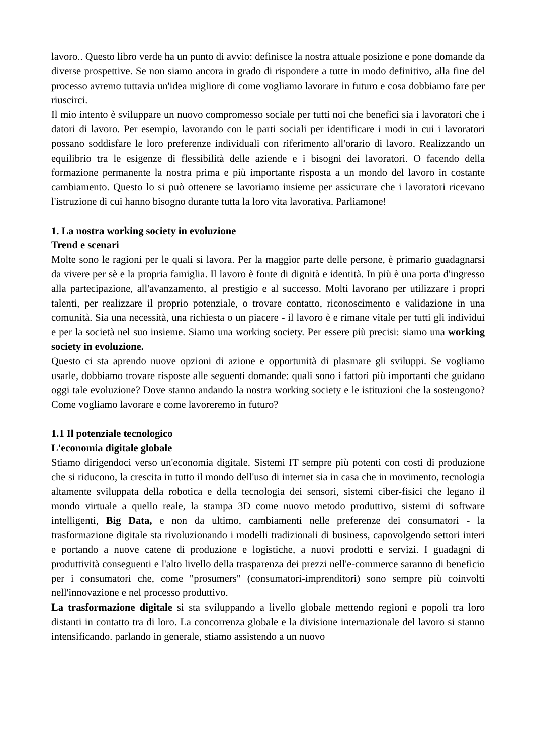lavoro.. Questo libro verde ha un punto di avvio: definisce la nostra attuale posizione e pone domande da diverse prospettive. Se non siamo ancora in grado di rispondere a tutte in modo definitivo, alla fine del processo avremo tuttavia un'idea migliore di come vogliamo lavorare in futuro e cosa dobbiamo fare per riuscirci.
Il mio intento è sviluppare un nuovo compromesso sociale per tutti noi che benefici sia i lavoratori che i datori di lavoro. Per esempio, lavorando con le parti sociali per identificare i modi in cui i lavoratori possano soddisfare le loro preferenze individuali con riferimento all'orario di lavoro. Realizzando un equilibrio tra le esigenze di flessibilità delle aziende e i bisogni dei lavoratori. O facendo della formazione permanente la nostra prima e più importante risposta a un mondo del lavoro in costante cambiamento. Questo lo si può ottenere se lavoriamo insieme per assicurare che i lavoratori ricevano l'istruzione di cui hanno bisogno durante tutta la loro vita lavorativa. Parliamone!
1. La nostra working society in evoluzione
Trend e scenari
Molte sono le ragioni per le quali si lavora. Per la maggior parte delle persone, è primario guadagnarsi da vivere per sè e la propria famiglia. Il lavoro è fonte di dignità e identità. In più è una porta d'ingresso alla partecipazione, all'avanzamento, al prestigio e al successo. Molti lavorano per utilizzare i propri talenti, per realizzare il proprio potenziale, o trovare contatto, riconoscimento e validazione in una comunità. Sia una necessità, una richiesta o un piacere - il lavoro è e rimane vitale per tutti gli individui e per la società nel suo insieme. Siamo una working society. Per essere più precisi: siamo una working society in evoluzione.
Questo ci sta aprendo nuove opzioni di azione e opportunità di plasmare gli sviluppi. Se vogliamo usarle, dobbiamo trovare risposte alle seguenti domande: quali sono i fattori più importanti che guidano oggi tale evoluzione? Dove stanno andando la nostra working society e le istituzioni che la sostengono? Come vogliamo lavorare e come lavoreremo in futuro?
1.1 Il potenziale tecnologico
L'economia digitale globale
Stiamo dirigendoci verso un'economia digitale. Sistemi IT sempre più potenti con costi di produzione che si riducono, la crescita in tutto il mondo dell'uso di internet sia in casa che in movimento, tecnologia altamente sviluppata della robotica e della tecnologia dei sensori, sistemi ciber-fisici che legano il mondo virtuale a quello reale, la stampa 3D come nuovo metodo produttivo, sistemi di software intelligenti, Big Data, e non da ultimo, cambiamenti nelle preferenze dei consumatori - la trasformazione digitale sta rivoluzionando i modelli tradizionali di business, capovolgendo settori interi e portando a nuove catene di produzione e logistiche, a nuovi prodotti e servizi. I guadagni di produttività conseguenti e l'alto livello della trasparenza dei prezzi nell'e-commerce saranno di beneficio per i consumatori che, come "prosumers" (consumatori-imprenditori) sono sempre più coinvolti nell'innovazione e nel processo produttivo.
La trasformazione digitale si sta sviluppando a livello globale mettendo regioni e popoli tra loro distanti in contatto tra di loro. La concorrenza globale e la divisione internazionale del lavoro si stanno intensificando. parlando in generale, stiamo assistendo a un nuovo